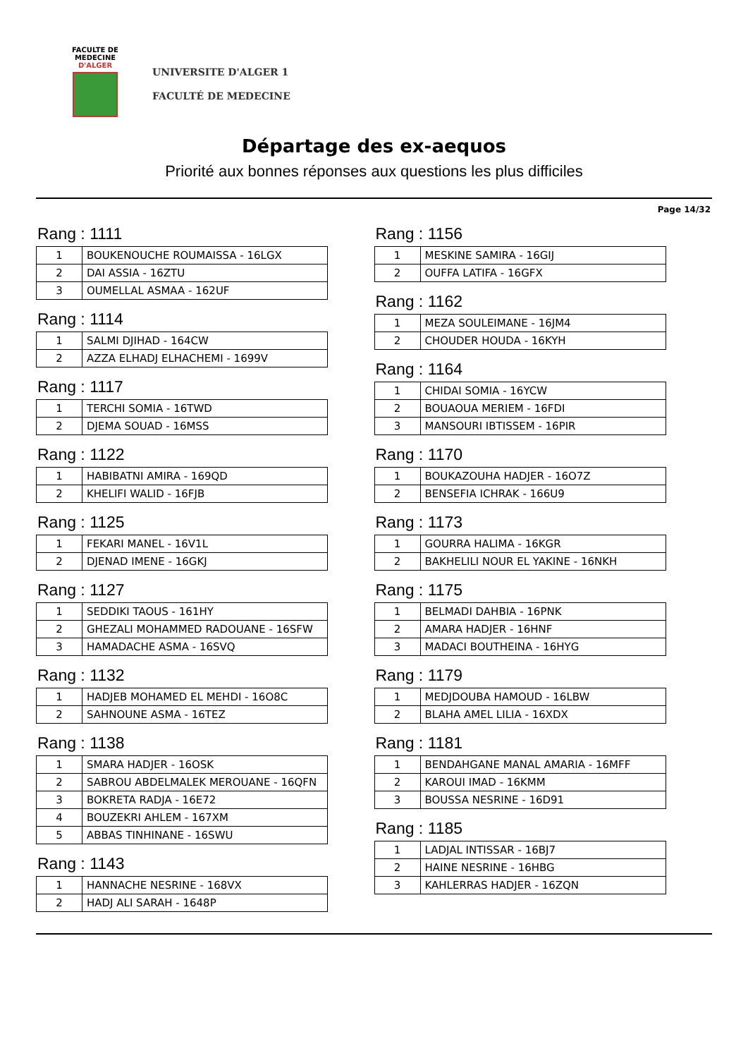FACULTE DE MEDECINE
D'ALGER
UNIVERSITE D'ALGER 1
FACULTÉ DE MEDECINE
Départage des ex-aequos
Priorité aux bonnes réponses aux questions les plus difficiles
Page 14/32
Rang : 1111
| 1 | BOUKENOUCHE ROUMAISSA - 16LGX |
| 2 | DAI ASSIA - 16ZTU |
| 3 | OUMELLAL ASMAA - 162UF |
Rang : 1114
| 1 | SALMI DJIHAD - 164CW |
| 2 | AZZA ELHADJ ELHACHEMI - 1699V |
Rang : 1117
| 1 | TERCHI SOMIA - 16TWD |
| 2 | DJEMA SOUAD - 16MSS |
Rang : 1122
| 1 | HABIBATNI AMIRA - 169QD |
| 2 | KHELIFI WALID - 16FJB |
Rang : 1125
| 1 | FEKARI MANEL - 16V1L |
| 2 | DJENAD IMENE - 16GKJ |
Rang : 1127
| 1 | SEDDIKI TAOUS - 161HY |
| 2 | GHEZALI MOHAMMED RADOUANE - 16SFW |
| 3 | HAMADACHE ASMA - 16SVQ |
Rang : 1132
| 1 | HADJEB MOHAMED EL MEHDI - 16O8C |
| 2 | SAHNOUNE ASMA - 16TEZ |
Rang : 1138
| 1 | SMARA HADJER - 16OSK |
| 2 | SABROU ABDELMALEK MEROUANE - 16QFN |
| 3 | BOKRETA RADJA - 16E72 |
| 4 | BOUZEKRI AHLEM - 167XM |
| 5 | ABBAS TINHINANE - 16SWU |
Rang : 1143
| 1 | HANNACHE NESRINE - 168VX |
| 2 | HADJ ALI SARAH - 1648P |
Rang : 1156
| 1 | MESKINE SAMIRA - 16GIJ |
| 2 | OUFFA LATIFA - 16GFX |
Rang : 1162
| 1 | MEZA SOULEIMANE - 16JM4 |
| 2 | CHOUDER HOUDA - 16KYH |
Rang : 1164
| 1 | CHIDAI SOMIA - 16YCW |
| 2 | BOUAOUA MERIEM - 16FDI |
| 3 | MANSOURI IBTISSEM - 16PIR |
Rang : 1170
| 1 | BOUKAZOUHA HADJER - 16O7Z |
| 2 | BENSEFIA ICHRAK - 166U9 |
Rang : 1173
| 1 | GOURRA HALIMA - 16KGR |
| 2 | BAKHELILI NOUR EL YAKINE - 16NKH |
Rang : 1175
| 1 | BELMADI DAHBIA - 16PNK |
| 2 | AMARA HADJER - 16HNF |
| 3 | MADACI BOUTHEINA - 16HYG |
Rang : 1179
| 1 | MEDJDOUBA HAMOUD - 16LBW |
| 2 | BLAHA AMEL LILIA - 16XDX |
Rang : 1181
| 1 | BENDAHGANE MANAL AMARIA - 16MFF |
| 2 | KAROUI IMAD - 16KMM |
| 3 | BOUSSA NESRINE - 16D91 |
Rang : 1185
| 1 | LADJAL INTISSAR - 16BJ7 |
| 2 | HAINE NESRINE - 16HBG |
| 3 | KAHLERRAS HADJER - 16ZQN |